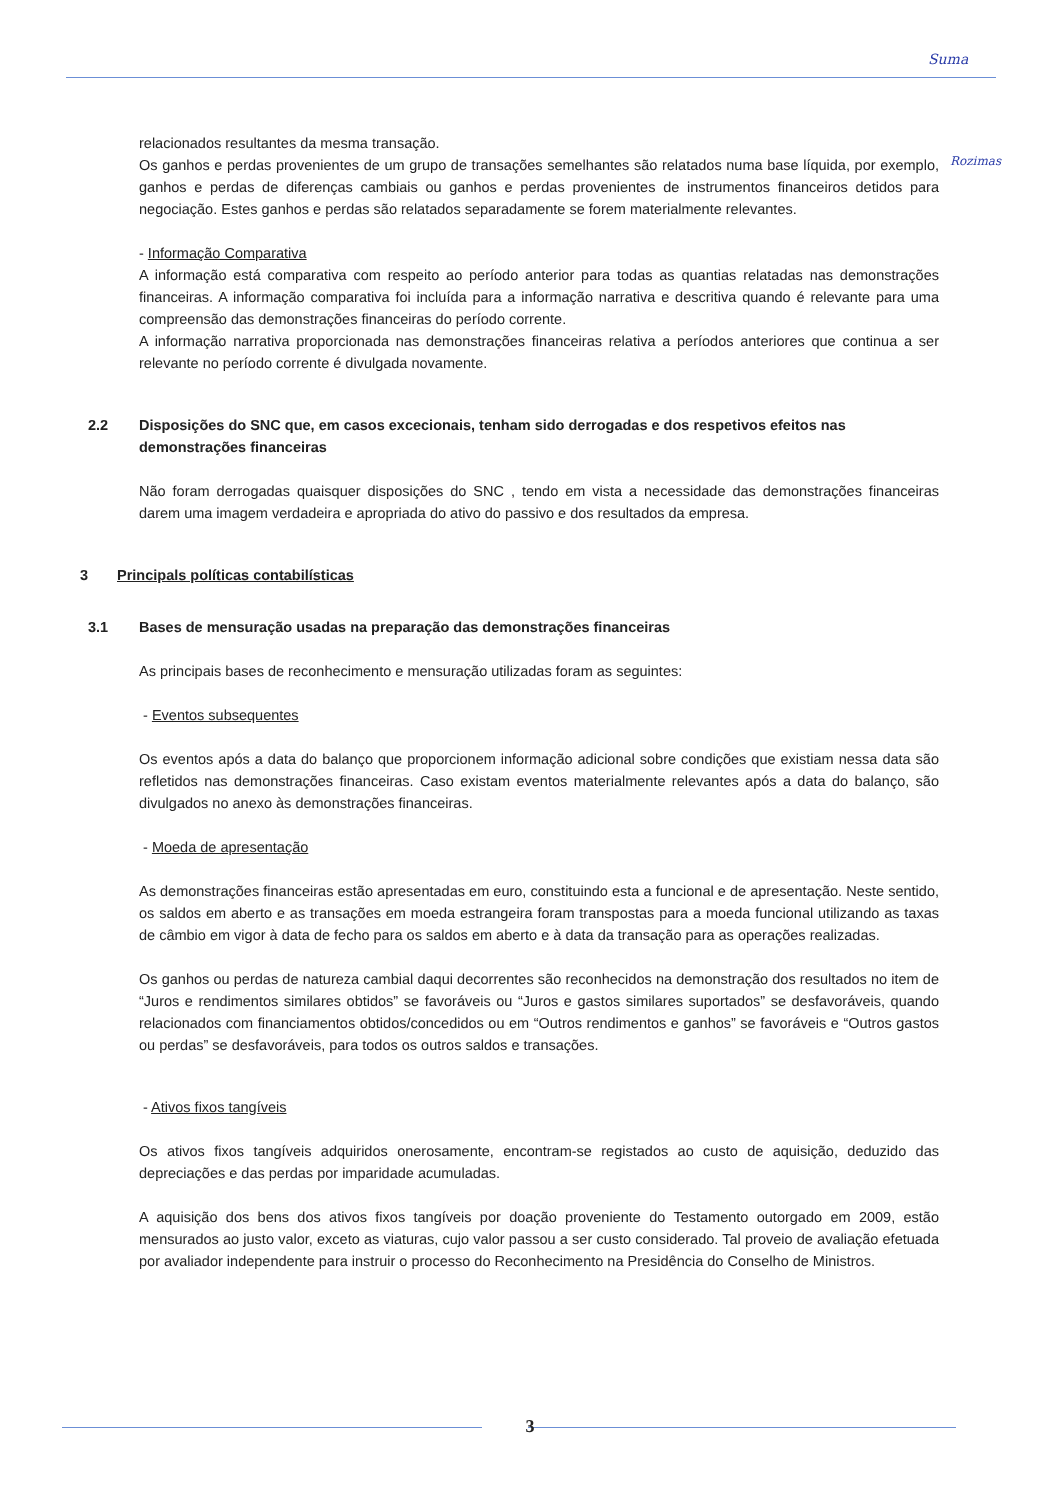Suma
Rozimas
relacionados resultantes da mesma transação.
Os ganhos e perdas provenientes de um grupo de transações semelhantes são relatados numa base líquida, por exemplo, ganhos e perdas de diferenças cambiais ou ganhos e perdas provenientes de instrumentos financeiros detidos para negociação. Estes ganhos e perdas são relatados separadamente se forem materialmente relevantes.
- Informação Comparativa
A informação está comparativa com respeito ao período anterior para todas as quantias relatadas nas demonstrações financeiras. A informação comparativa foi incluída para a informação narrativa e descritiva quando é relevante para uma compreensão das demonstrações financeiras do período corrente.
A informação narrativa proporcionada nas demonstrações financeiras relativa a períodos anteriores que continua a ser relevante no período corrente é divulgada novamente.
2.2 Disposições do SNC que, em casos excecionais, tenham sido derrogadas e dos respetivos efeitos nas demonstrações financeiras
Não foram derrogadas quaisquer disposições do SNC , tendo em vista a necessidade das demonstrações financeiras darem uma imagem verdadeira e apropriada do ativo do passivo e dos resultados da empresa.
3 Principals políticas contabilísticas
3.1 Bases de mensuração usadas na preparação das demonstrações financeiras
As principais bases de reconhecimento e mensuração utilizadas foram as seguintes:
- Eventos subsequentes
Os eventos após a data do balanço que proporcionem informação adicional sobre condições que existiam nessa data são refletidos nas demonstrações financeiras. Caso existam eventos materialmente relevantes após a data do balanço, são divulgados no anexo às demonstrações financeiras.
- Moeda de apresentação
As demonstrações financeiras estão apresentadas em euro, constituindo esta a funcional e de apresentação. Neste sentido, os saldos em aberto e as transações em moeda estrangeira foram transpostas para a moeda funcional utilizando as taxas de câmbio em vigor à data de fecho para os saldos em aberto e à data da transação para as operações realizadas.
Os ganhos ou perdas de natureza cambial daqui decorrentes são reconhecidos na demonstração dos resultados no item de “Juros e rendimentos similares obtidos” se favoráveis ou “Juros e gastos similares suportados” se desfavoráveis, quando relacionados com financiamentos obtidos/concedidos ou em “Outros rendimentos e ganhos” se favoráveis e “Outros gastos ou perdas” se desfavoráveis, para todos os outros saldos e transações.
- Ativos fixos tangíveis
Os ativos fixos tangíveis adquiridos onerosamente, encontram-se registados ao custo de aquisição, deduzido das depreciações e das perdas por imparidade acumuladas.
A aquisição dos bens dos ativos fixos tangíveis por doação proveniente do Testamento outorgado em 2009, estão mensurados ao justo valor, exceto as viaturas, cujo valor passou a ser custo considerado. Tal proveio de avaliação efetuada por avaliador independente para instruir o processo do Reconhecimento na Presidência do Conselho de Ministros.
3